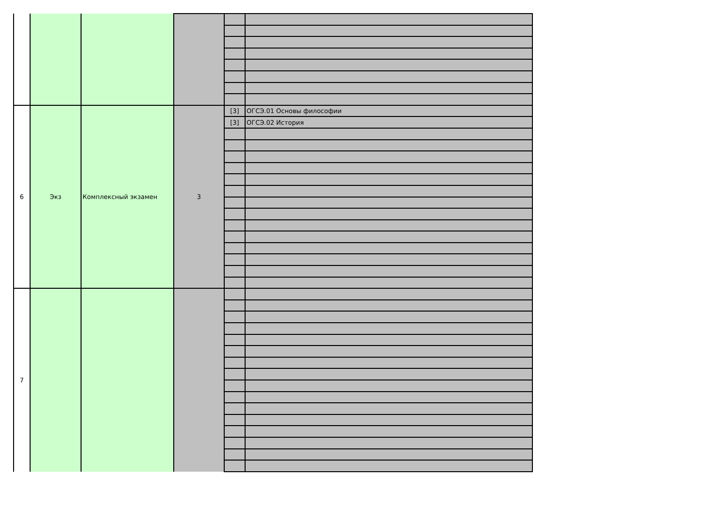| 6 | Экз | Комплексный экзамен | 3 | [3] | ОГСЭ.01 Основы философии |
| | | | | [3] | ОГСЭ.02 История |
| 7 | | | | | |